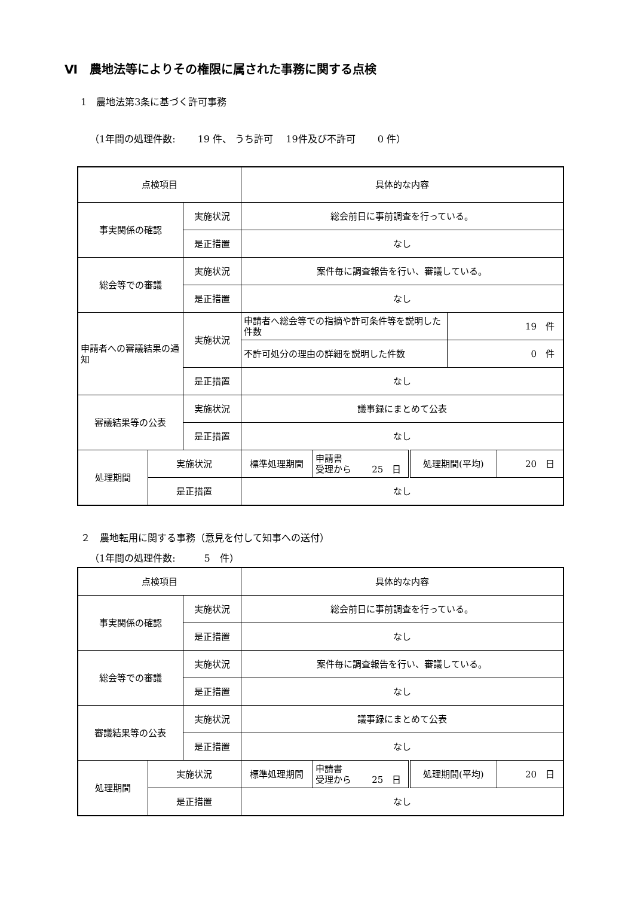Ⅵ　農地法等によりその権限に属された事務に関する点検
1　農地法第3条に基づく許可事務
（1年間の処理件数:　　 19 件、 うち許可　 19件及び不許可　　 0 件）
| 点検項目 | | | 具体的な内容 | | | | |
| 事実関係の確認 | | 実施状況 | 総会前日に事前調査を行っている。 | | | | |
| | | 是正措置 | なし | | | | |
| 総会等での審議 | | 実施状況 | 案件毎に調査報告を行い、審議している。 | | | | |
| | | 是正措置 | なし | | | | |
| 申請者への審議結果の通知 | | 実施状況 | 申請者へ総会等での指摘や許可条件等を説明した件数 | | | 19 件 | |
| | | | 不許可処分の理由の詳細を説明した件数 | | | 0 件 | |
| | | 是正措置 | なし | | | | |
| 審議結果等の公表 | | 実施状況 | 議事録にまとめて公表 | | | | |
| | | 是正措置 | なし | | | | |
| 処理期間 | 実施状況 | | 標準処理期間 | 申請書 受理から 25 日 | 処理期間(平均) | | 20 日 |
| | 是正措置 | | なし | | | | |
２　農地転用に関する事務（意見を付して知事への送付）
（1年間の処理件数:　　　5　件）
| 点検項目 | | | 具体的な内容 | | | |
| 事実関係の確認 | | 実施状況 | 総会前日に事前調査を行っている。 | | | |
| | | 是正措置 | なし | | | |
| 総会等での審議 | | 実施状況 | 案件毎に調査報告を行い、審議している。 | | | |
| | | 是正措置 | なし | | | |
| 審議結果等の公表 | | 実施状況 | 議事録にまとめて公表 | | | |
| | | 是正措置 | なし | | | |
| 処理期間 | 実施状況 | | 標準処理期間 | 申請書 受理から 25 日 | 処理期間(平均) | 20 日 |
| | 是正措置 | | なし | | | |